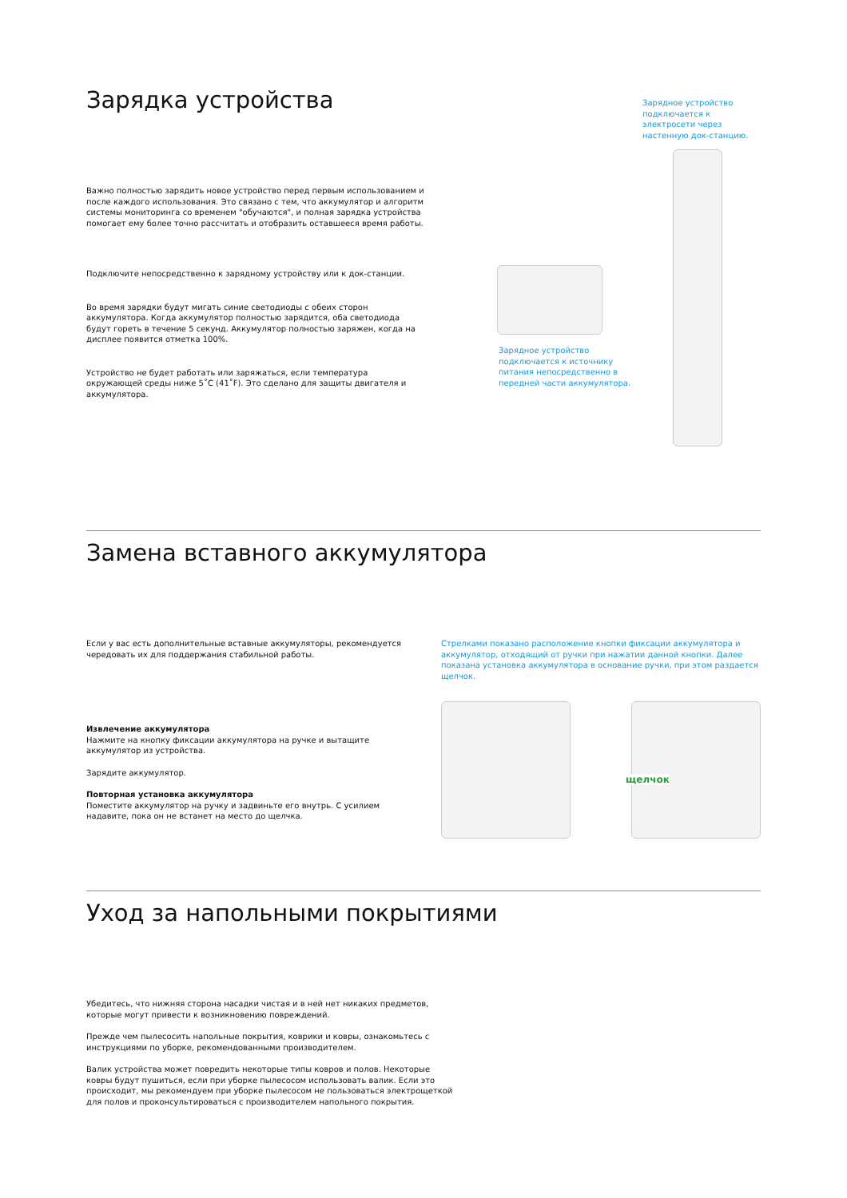Зарядка устройства
Важно полностью зарядить новое устройство перед первым использованием и после каждого использования. Это связано с тем, что аккумулятор и алгоритм системы мониторинга со временем "обучаются", и полная зарядка устройства помогает ему более точно рассчитать и отобразить оставшееся время работы.
Подключите непосредственно к зарядному устройству или к док-станции.
Во время зарядки будут мигать синие светодиоды с обеих сторон аккумулятора. Когда аккумулятор полностью зарядится, оба светодиода будут гореть в течение 5 секунд. Аккумулятор полностью заряжен, когда на дисплее появится отметка 100%.
Устройство не будет работать или заряжаться, если температура окружающей среды ниже 5˚C (41˚F). Это сделано для защиты двигателя и аккумулятора.
Зарядное устройство подключается к электросети через настенную док-станцию.
Зарядное устройство подключается к источнику питания непосредственно в передней части аккумулятора.
Замена вставного аккумулятора
Если у вас есть дополнительные вставные аккумуляторы, рекомендуется чередовать их для поддержания стабильной работы.
Извлечение аккумулятора
Нажмите на кнопку фиксации аккумулятора на ручке и вытащите аккумулятор из устройства.
Зарядите аккумулятор.
Повторная установка аккумулятора
Поместите аккумулятор на ручку и задвиньте его внутрь. С усилием надавите, пока он не встанет на место до щелчка.
Стрелками показано расположение кнопки фиксации аккумулятора и аккумулятор, отходящий от ручки при нажатии данной кнопки. Далее показана установка аккумулятора в основание ручки, при этом раздается щелчок.
щелчок
Уход за напольными покрытиями
Убедитесь, что нижняя сторона насадки чистая и в ней нет никаких предметов, которые могут привести к возникновению повреждений.
Прежде чем пылесосить напольные покрытия, коврики и ковры, ознакомьтесь с инструкциями по уборке, рекомендованными производителем.
Валик устройства может повредить некоторые типы ковров и полов. Некоторые ковры будут пушиться, если при уборке пылесосом использовать валик. Если это происходит, мы рекомендуем при уборке пылесосом не пользоваться электрощеткой для полов и проконсультироваться с производителем напольного покрытия.